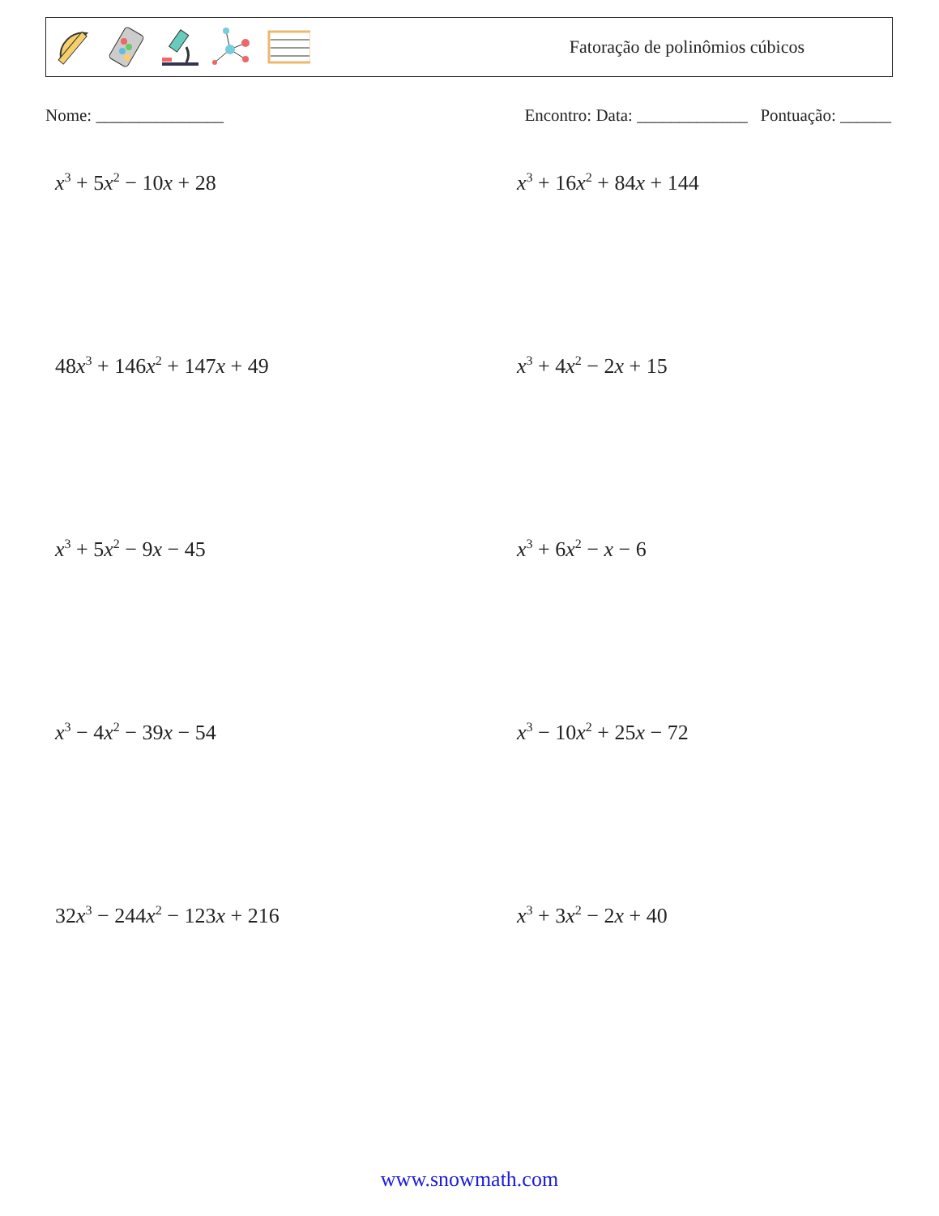Fatoração de polinômios cúbicos
Nome: _______________ Encontro: Data: _____________ Pontuação: ______
x<sup>3</sup> + 5x<sup>2</sup> − 10x + 28
x<sup>3</sup> + 16x<sup>2</sup> + 84x + 144
48x<sup>3</sup> + 146x<sup>2</sup> + 147x + 49
x<sup>3</sup> + 4x<sup>2</sup> − 2x + 15
x<sup>3</sup> + 5x<sup>2</sup> − 9x − 45
x<sup>3</sup> + 6x<sup>2</sup> − x − 6
x<sup>3</sup> − 4x<sup>2</sup> − 39x − 54
x<sup>3</sup> − 10x<sup>2</sup> + 25x − 72
32x<sup>3</sup> − 244x<sup>2</sup> − 123x + 216
x<sup>3</sup> + 3x<sup>2</sup> − 2x + 40
www.snowmath.com